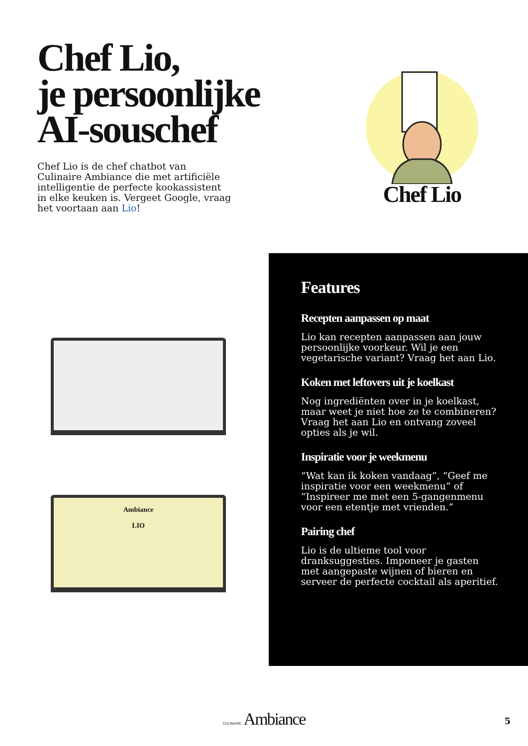Chef Lio,
je persoonlijke
AI-souschef
Chef Lio is de chef chatbot van Culinaire Ambiance die met artificiële intelligentie de perfecte kookassistent in elke keuken is. Vergeet Google, vraag het voortaan aan Lio!
Chef Lio
Ambiance
LIO
Features
Recepten aanpassen op maat
Lio kan recepten aanpassen aan jouw persoonlijke voorkeur. Wil je een vegetarische variant? Vraag het aan Lio.
Koken met leftovers uit je koelkast
Nog ingrediënten over in je koelkast, maar weet je niet hoe ze te combineren? Vraag het aan Lio en ontvang zoveel opties als je wil.
Inspiratie voor je weekmenu
“Wat kan ik koken vandaag”, “Geef me inspiratie voor een weekmenu” of “Inspireer me met een 5-gangenmenu voor een etentje met vrienden.”
Pairing chef
Lio is de ultieme tool voor dranksuggesties. Imponeer je gasten met aangepaste wijnen of bieren en serveer de perfecte cocktail als aperitief.
CULINAIRE Ambiance 5